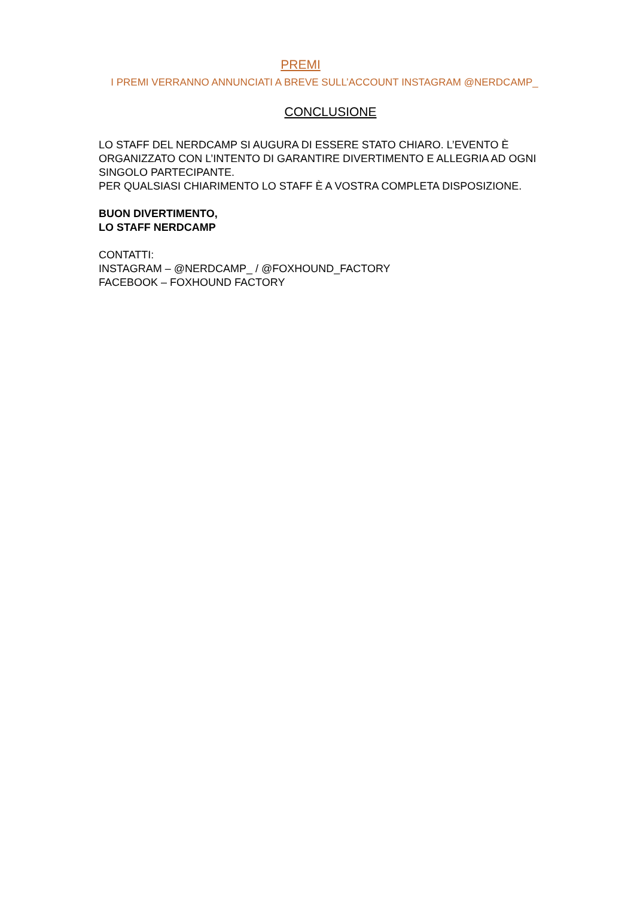PREMI
I PREMI VERRANNO ANNUNCIATI A BREVE SULL’ACCOUNT INSTAGRAM @NERDCAMP_
CONCLUSIONE
LO STAFF DEL NERDCAMP SI AUGURA DI ESSERE STATO CHIARO. L’EVENTO È ORGANIZZATO CON L’INTENTO DI GARANTIRE DIVERTIMENTO E ALLEGRIA AD OGNI SINGOLO PARTECIPANTE.
PER QUALSIASI CHIARIMENTO LO STAFF È A VOSTRA COMPLETA DISPOSIZIONE.
BUON DIVERTIMENTO,
LO STAFF NERDCAMP
CONTATTI:
INSTAGRAM – @NERDCAMP_ / @FOXHOUND_FACTORY
FACEBOOK – FOXHOUND FACTORY